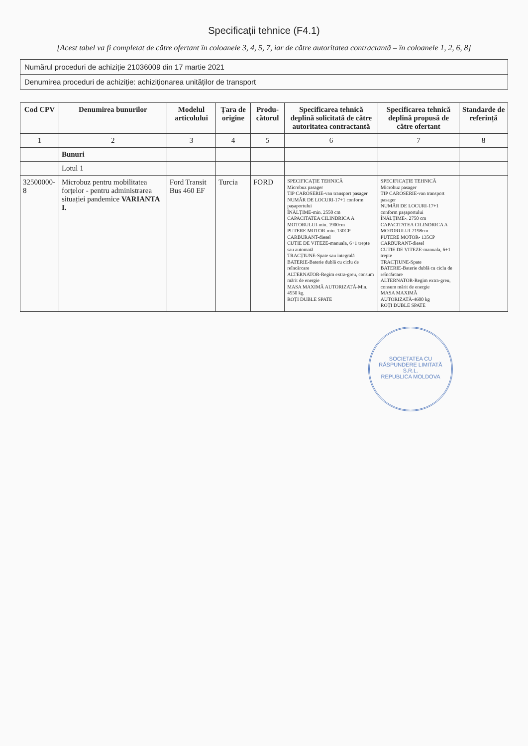Specificații tehnice (F4.1)
[Acest tabel va fi completat de către ofertant în coloanele 3, 4, 5, 7, iar de către autoritatea contractantă – în coloanele 1, 2, 6, 8]
Numărul proceduri de achiziție 21036009 din 17 martie 2021
Denumirea proceduri de achiziție: achiziționarea unităților de transport
| Cod CPV | Denumirea bunurilor | Modelul articolului | Țara de origine | Produ-cătorul | Specificarea tehnică deplină solicitată de către autoritatea contractantă | Specificarea tehnică deplină propusă de către ofertant | Standarde de referință |
| --- | --- | --- | --- | --- | --- | --- | --- |
| 1 | 2 | 3 | 4 | 5 | 6 | 7 | 8 |
| | Bunuri | | | | | | |
| | Lotul 1 | | | | | | |
| 32500000-8 | Microbuz pentru mobilitatea forțelor - pentru administrarea situației pandemice VARIANTA I. | Ford Transit Bus 460 EF | Turcia | FORD | SPECIFICAȚIE TEHNICĂ Microbuz pasager TIP CAROSERIE-van transport pasager NUMĂR DE LOCURI-17+1 conform pașaportului ÎNĂLȚIME-min. 2550 cm CAPACITATEA CILINDRICA A MOTORULUI-min. 1900cm PUTERE MOTOR-min. 130CP CARBURANT-diesel CUTIE DE VITEZE-manuala, 6+1 trepte sau automată TRACȚIUNE-Spate sau integrală BATERIE-Baterie dublă cu ciclu de reîncărcare ALTERNATOR-Regim extra-greu, consum mărit de energie MASA MAXIMĂ AUTORIZATĂ-Min. 4550 kg ROȚI DUBLE SPATE | SPECIFICAȚIE TEHNICĂ Microbuz pasager TIP CAROSERIE-van transport pasager NUMĂR DE LOCURI-17+1 conform pașaportului ÎNĂLȚIME-. 2750 cm CAPACITATEA CILINDRICA A MOTORULUI-2198cm PUTERE MOTOR- 135CP CARBURANT-diesel CUTIE DE VITEZE-manuala, 6+1 trepte TRACȚIUNE-Spate BATERIE-Baterie dublă cu ciclu de reîncărcare ALTERNATOR-Regim extra-greu, consum mărit de energie MASA MAXIMĂ AUTORIZATĂ-4600 kg ROȚI DUBLE SPATE | |
SOCIETATEA CU RĂSPUNDERE LIMITATĂ
S.R.L.
REPUBLICA MOLDOVA